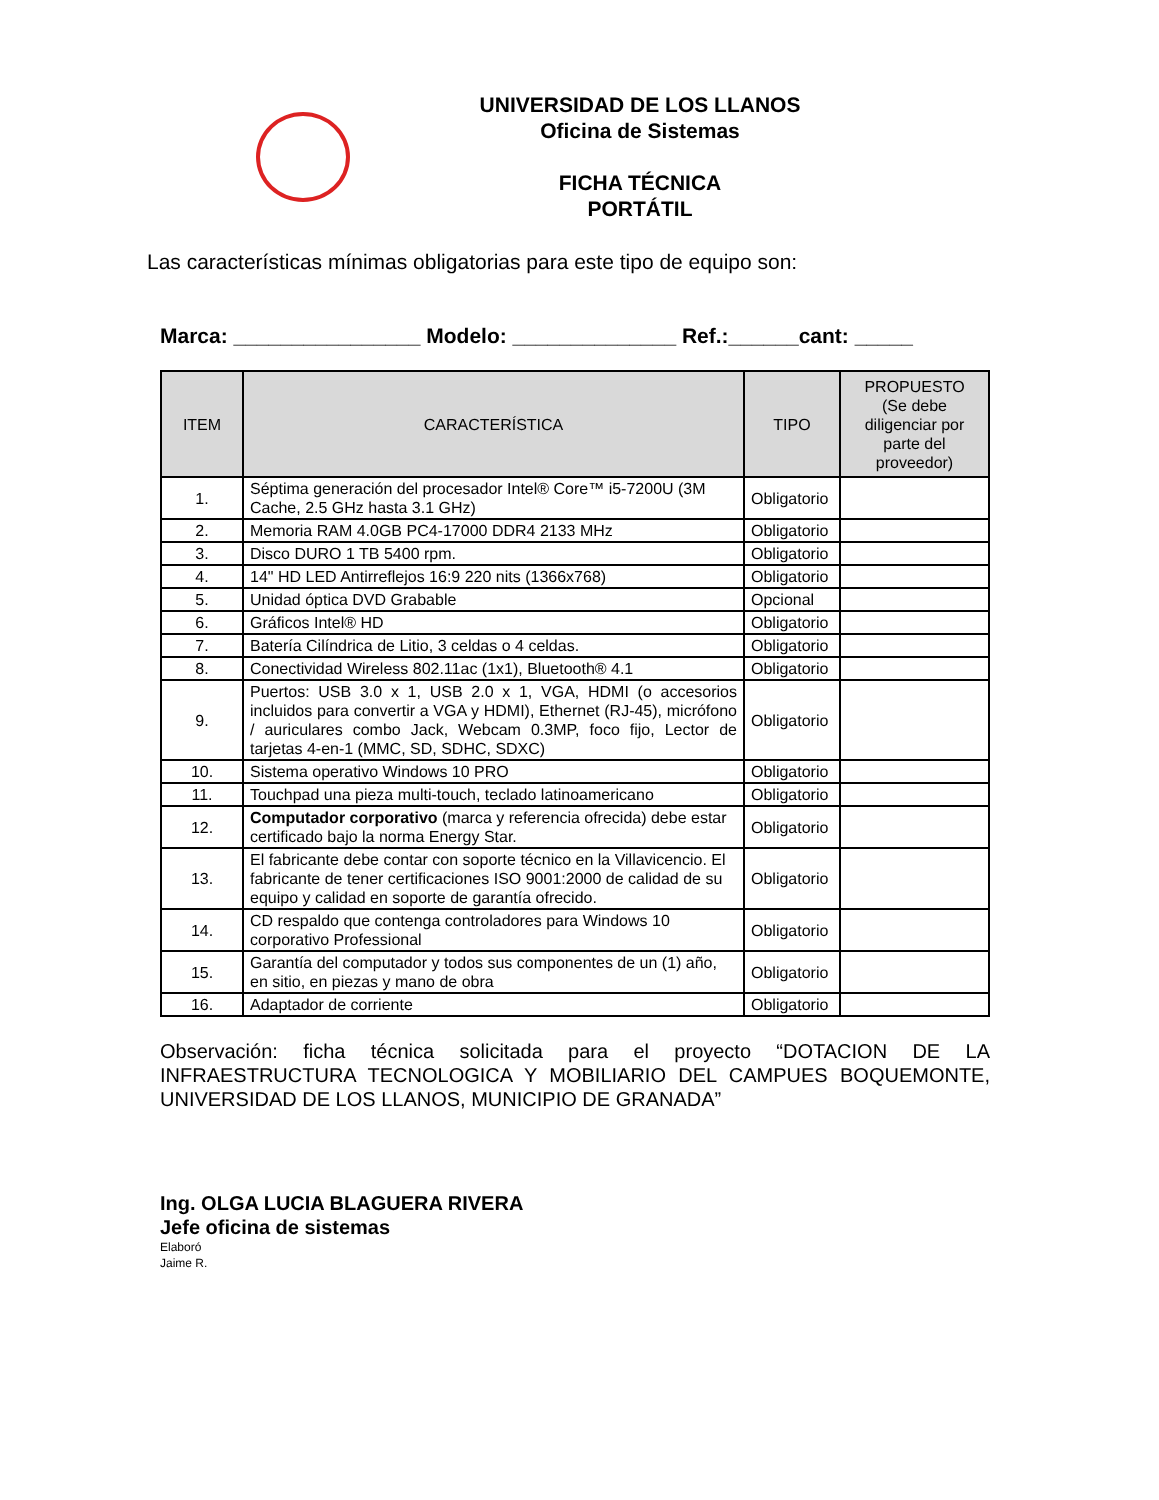UNIVERSIDAD DE LOS LLANOS
Oficina de Sistemas
FICHA TÉCNICA
PORTÁTIL
Las características mínimas obligatorias para este tipo de equipo son:
Marca: ________________ Modelo: ______________ Ref.:______cant: _____
| ITEM | CARACTERÍSTICA | TIPO | PROPUESTO (Se debe diligenciar por parte del proveedor) |
| --- | --- | --- | --- |
| 1. | Séptima generación del procesador Intel® Core™ i5-7200U (3M Cache, 2.5 GHz hasta 3.1 GHz) | Obligatorio | |
| 2. | Memoria RAM 4.0GB PC4-17000 DDR4 2133 MHz | Obligatorio | |
| 3. | Disco DURO 1 TB 5400 rpm. | Obligatorio | |
| 4. | 14" HD LED Antirreflejos 16:9 220 nits (1366x768) | Obligatorio | |
| 5. | Unidad óptica DVD Grabable | Opcional | |
| 6. | Gráficos Intel® HD | Obligatorio | |
| 7. | Batería Cilíndrica de Litio, 3 celdas o 4 celdas. | Obligatorio | |
| 8. | Conectividad Wireless 802.11ac (1x1), Bluetooth® 4.1 | Obligatorio | |
| 9. | Puertos: USB 3.0 x 1, USB 2.0 x 1, VGA, HDMI (o accesorios incluidos para convertir a VGA y HDMI), Ethernet (RJ-45), micrófono / auriculares combo Jack, Webcam 0.3MP, foco fijo, Lector de tarjetas 4-en-1 (MMC, SD, SDHC, SDXC) | Obligatorio | |
| 10. | Sistema operativo Windows 10 PRO | Obligatorio | |
| 11. | Touchpad una pieza multi-touch, teclado latinoamericano | Obligatorio | |
| 12. | Computador corporativo (marca y referencia ofrecida) debe estar certificado bajo la norma Energy Star. | Obligatorio | |
| 13. | El fabricante debe contar con soporte técnico en la Villavicencio. El fabricante de tener certificaciones ISO 9001:2000 de calidad de su equipo y calidad en soporte de garantía ofrecido. | Obligatorio | |
| 14. | CD respaldo que contenga controladores para Windows 10 corporativo Professional | Obligatorio | |
| 15. | Garantía del computador y todos sus componentes de un (1) año, en sitio, en piezas y mano de obra | Obligatorio | |
| 16. | Adaptador de corriente | Obligatorio | |
Observación: ficha técnica solicitada para el proyecto “DOTACION DE LA INFRAESTRUCTURA TECNOLOGICA Y MOBILIARIO DEL CAMPUES BOQUEMONTE, UNIVERSIDAD DE LOS LLANOS, MUNICIPIO DE GRANADA”
Ing. OLGA LUCIA BLAGUERA RIVERA
Jefe oficina de sistemas
Elaboró
Jaime R.